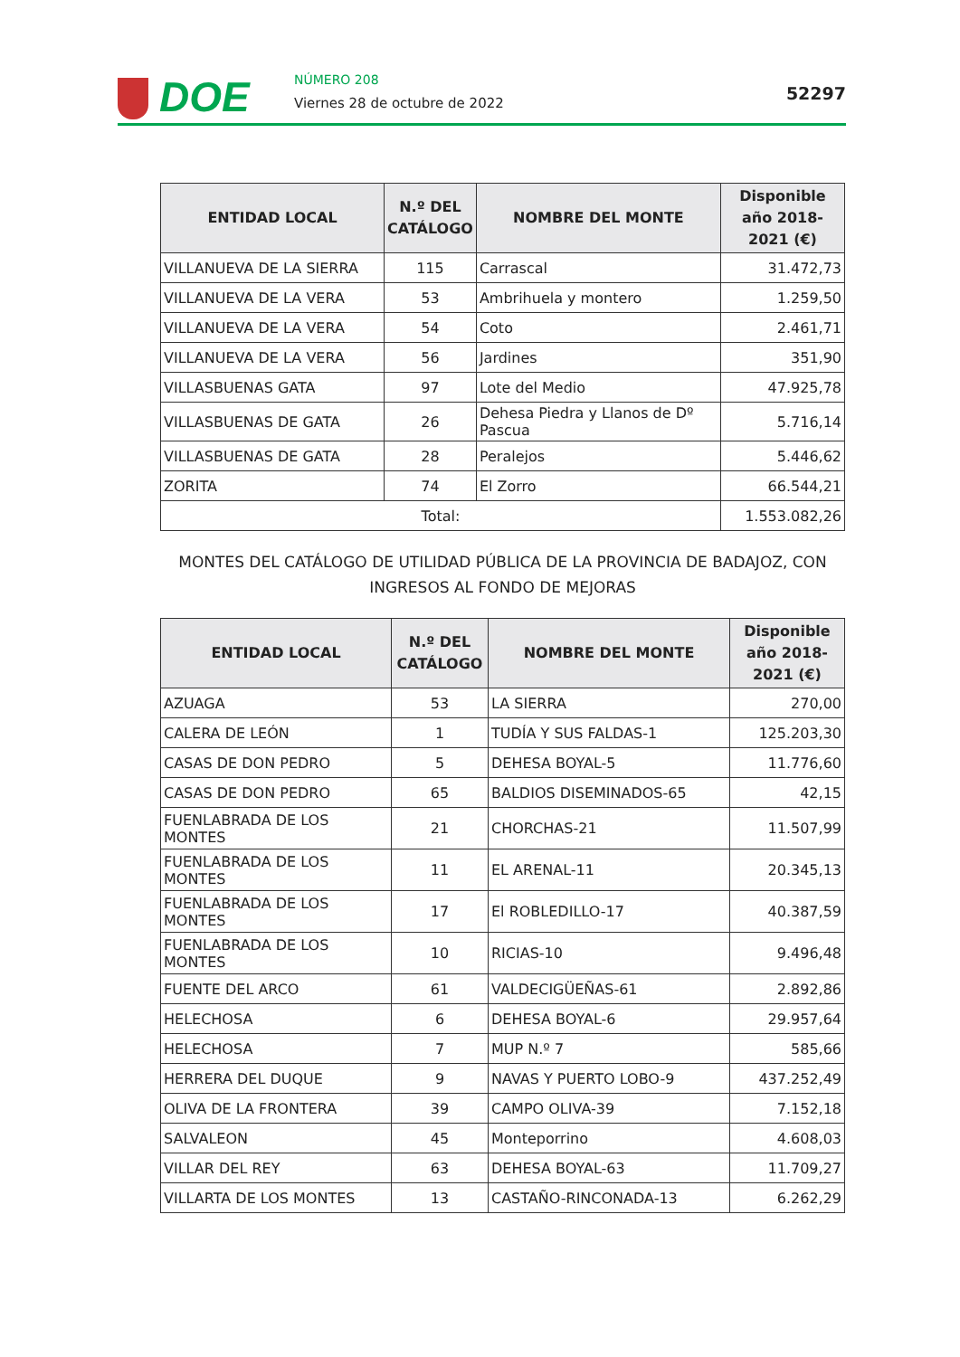DOE NÚMERO 208
Viernes 28 de octubre de 2022 52297
| ENTIDAD LOCAL | N.º DEL CATÁLOGO | NOMBRE DEL MONTE | Disponible año 2018-2021 (€) |
| --- | --- | --- | --- |
| VILLANUEVA DE LA SIERRA | 115 | Carrascal | 31.472,73 |
| VILLANUEVA DE LA VERA | 53 | Ambrihuela y montero | 1.259,50 |
| VILLANUEVA DE LA VERA | 54 | Coto | 2.461,71 |
| VILLANUEVA DE LA VERA | 56 | Jardines | 351,90 |
| VILLASBUENAS GATA | 97 | Lote del Medio | 47.925,78 |
| VILLASBUENAS DE GATA | 26 | Dehesa Piedra y Llanos de Dº Pascua | 5.716,14 |
| VILLASBUENAS DE GATA | 28 | Peralejos | 5.446,62 |
| ZORITA | 74 | El Zorro | 66.544,21 |
| Total: | | | 1.553.082,26 |
MONTES DEL CATÁLOGO DE UTILIDAD PÚBLICA DE LA PROVINCIA DE BADAJOZ, CON INGRESOS AL FONDO DE MEJORAS
| ENTIDAD LOCAL | N.º DEL CATÁLOGO | NOMBRE DEL MONTE | Disponible año 2018-2021 (€) |
| --- | --- | --- | --- |
| AZUAGA | 53 | LA SIERRA | 270,00 |
| CALERA DE LEÓN | 1 | TUDÍA Y SUS FALDAS-1 | 125.203,30 |
| CASAS DE DON PEDRO | 5 | DEHESA BOYAL-5 | 11.776,60 |
| CASAS DE DON PEDRO | 65 | BALDIOS DISEMINADOS-65 | 42,15 |
| FUENLABRADA DE LOS MONTES | 21 | CHORCHAS-21 | 11.507,99 |
| FUENLABRADA DE LOS MONTES | 11 | EL ARENAL-11 | 20.345,13 |
| FUENLABRADA DE LOS MONTES | 17 | El ROBLEDILLO-17 | 40.387,59 |
| FUENLABRADA DE LOS MONTES | 10 | RICIAS-10 | 9.496,48 |
| FUENTE DEL ARCO | 61 | VALDECIGÜEÑAS-61 | 2.892,86 |
| HELECHOSA | 6 | DEHESA BOYAL-6 | 29.957,64 |
| HELECHOSA | 7 | MUP N.º 7 | 585,66 |
| HERRERA DEL DUQUE | 9 | NAVAS Y PUERTO LOBO-9 | 437.252,49 |
| OLIVA DE LA FRONTERA | 39 | CAMPO OLIVA-39 | 7.152,18 |
| SALVALEON | 45 | Monteporrino | 4.608,03 |
| VILLAR DEL REY | 63 | DEHESA BOYAL-63 | 11.709,27 |
| VILLARTA DE LOS MONTES | 13 | CASTAÑO-RINCONADA-13 | 6.262,29 |